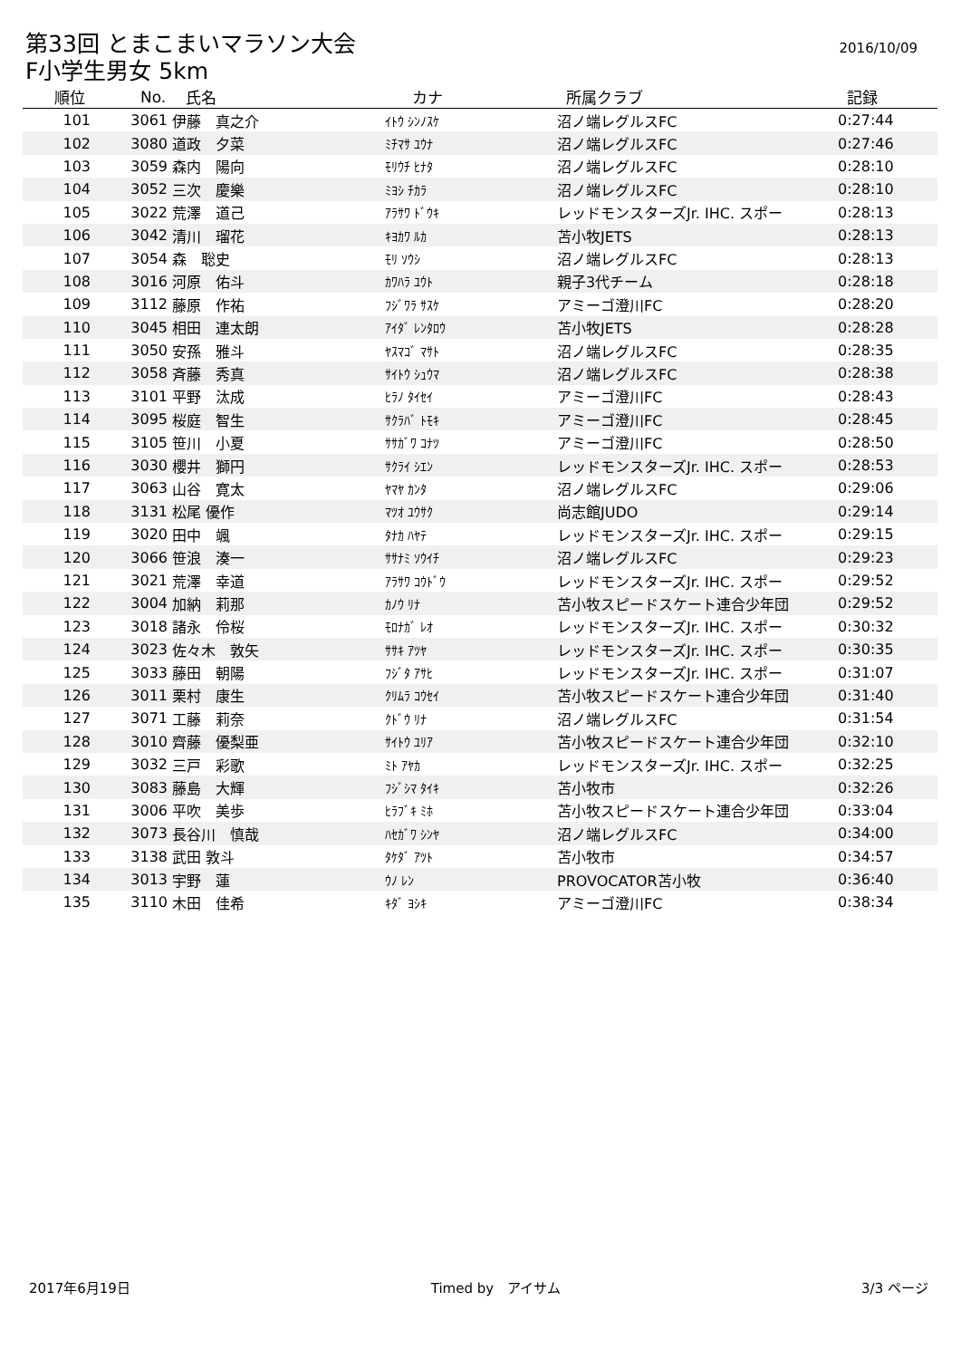第33回 とまこまいマラソン大会
F小学生男女 5km
2016/10/09
| 順位 | No. | 氏名 | カナ | 所属クラブ | 記録 |
| --- | --- | --- | --- | --- | --- |
| 101 | 3061 | 伊藤 真之介 | ｲﾄｳ ｼﾝﾉｽｹ | 沼ノ端レグルスFC | 0:27:44 |
| 102 | 3080 | 道政 夕菜 | ﾐﾁﾏｻ ﾕｳﾅ | 沼ノ端レグルスFC | 0:27:46 |
| 103 | 3059 | 森内 陽向 | ﾓﾘｳﾁ ﾋﾅﾀ | 沼ノ端レグルスFC | 0:28:10 |
| 104 | 3052 | 三次 慶樂 | ﾐﾖｼ ﾁｶﾗ | 沼ノ端レグルスFC | 0:28:10 |
| 105 | 3022 | 荒澤 道己 | ｱﾗｻﾜ ﾄﾞｳｷ | レッドモンスターズJr. IHC. スポー | 0:28:13 |
| 106 | 3042 | 清川 瑠花 | ｷﾖｶﾜ ﾙｶ | 苫小牧JETS | 0:28:13 |
| 107 | 3054 | 森 聡史 | ﾓﾘ ｿｳｼ | 沼ノ端レグルスFC | 0:28:13 |
| 108 | 3016 | 河原 佑斗 | ｶﾜﾊﾗ ﾕｳﾄ | 親子3代チーム | 0:28:18 |
| 109 | 3112 | 藤原 作祐 | ﾌｼﾞﾜﾗ ｻｽｹ | アミーゴ澄川FC | 0:28:20 |
| 110 | 3045 | 相田 連太朗 | ｱｲﾀﾞ ﾚﾝﾀﾛｳ | 苫小牧JETS | 0:28:28 |
| 111 | 3050 | 安孫 雅斗 | ﾔｽﾏｺﾞ ﾏｻﾄ | 沼ノ端レグルスFC | 0:28:35 |
| 112 | 3058 | 斉藤 秀真 | ｻｲﾄｳ ｼｭｳﾏ | 沼ノ端レグルスFC | 0:28:38 |
| 113 | 3101 | 平野 汰成 | ﾋﾗﾉ ﾀｲｾｲ | アミーゴ澄川FC | 0:28:43 |
| 114 | 3095 | 桜庭 智生 | ｻｸﾗﾊﾞ ﾄﾓｷ | アミーゴ澄川FC | 0:28:45 |
| 115 | 3105 | 笹川 小夏 | ｻｻｶﾞﾜ ｺﾅﾂ | アミーゴ澄川FC | 0:28:50 |
| 116 | 3030 | 櫻井 獅円 | ｻｸﾗｲ ｼｴﾝ | レッドモンスターズJr. IHC. スポー | 0:28:53 |
| 117 | 3063 | 山谷 寛太 | ﾔﾏﾔ ｶﾝﾀ | 沼ノ端レグルスFC | 0:29:06 |
| 118 | 3131 | 松尾 優作 | ﾏﾂｵ ﾕｳｻｸ | 尚志館JUDO | 0:29:14 |
| 119 | 3020 | 田中 颯 | ﾀﾅｶ ﾊﾔﾃ | レッドモンスターズJr. IHC. スポー | 0:29:15 |
| 120 | 3066 | 笹浪 湊一 | ｻｻﾅﾐ ｿｳｲﾁ | 沼ノ端レグルスFC | 0:29:23 |
| 121 | 3021 | 荒澤 幸道 | ｱﾗｻﾜ ｺｳﾄﾞｳ | レッドモンスターズJr. IHC. スポー | 0:29:52 |
| 122 | 3004 | 加納 莉那 | ｶﾉｳ ﾘﾅ | 苫小牧スピードスケート連合少年団 | 0:29:52 |
| 123 | 3018 | 諸永 伶桜 | ﾓﾛﾅｶﾞ ﾚｵ | レッドモンスターズJr. IHC. スポー | 0:30:32 |
| 124 | 3023 | 佐々木 敦矢 | ｻｻｷ ｱﾂﾔ | レッドモンスターズJr. IHC. スポー | 0:30:35 |
| 125 | 3033 | 藤田 朝陽 | ﾌｼﾞﾀ ｱｻﾋ | レッドモンスターズJr. IHC. スポー | 0:31:07 |
| 126 | 3011 | 栗村 康生 | ｸﾘﾑﾗ ｺｳｾｲ | 苫小牧スピードスケート連合少年団 | 0:31:40 |
| 127 | 3071 | 工藤 莉奈 | ｸﾄﾞｳ ﾘﾅ | 沼ノ端レグルスFC | 0:31:54 |
| 128 | 3010 | 齊藤 優梨亜 | ｻｲﾄｳ ﾕﾘｱ | 苫小牧スピードスケート連合少年団 | 0:32:10 |
| 129 | 3032 | 三戸 彩歌 | ﾐﾄ ｱﾔｶ | レッドモンスターズJr. IHC. スポー | 0:32:25 |
| 130 | 3083 | 藤島 大輝 | ﾌｼﾞｼﾏ ﾀｲｷ | 苫小牧市 | 0:32:26 |
| 131 | 3006 | 平吹 美歩 | ﾋﾗﾌﾞｷ ﾐﾎ | 苫小牧スピードスケート連合少年団 | 0:33:04 |
| 132 | 3073 | 長谷川 慎哉 | ﾊｾｶﾞﾜ ｼﾝﾔ | 沼ノ端レグルスFC | 0:34:00 |
| 133 | 3138 | 武田 敦斗 | ﾀｹﾀﾞ ｱﾂﾄ | 苫小牧市 | 0:34:57 |
| 134 | 3013 | 宇野 蓮 | ｳﾉ ﾚﾝ | PROVOCATOR苫小牧 | 0:36:40 |
| 135 | 3110 | 木田 佳希 | ｷﾀﾞ ﾖｼｷ | アミーゴ澄川FC | 0:38:34 |
2017年6月19日 Timed by　アイサム 3/3 ページ